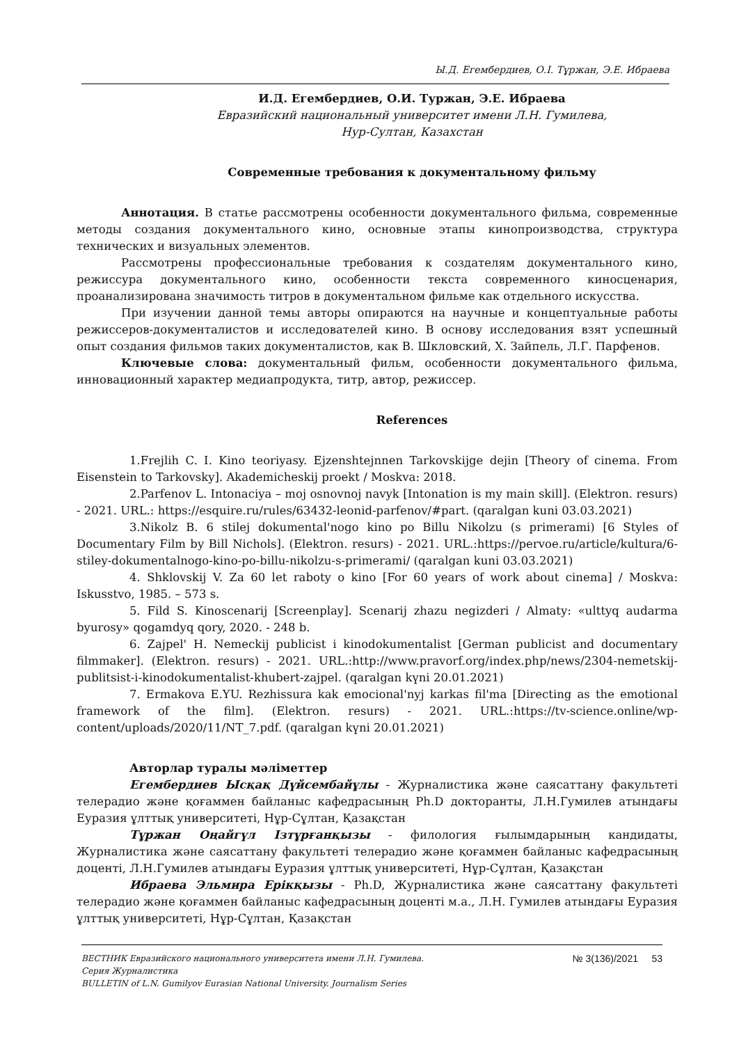Ы.Д. Егембердиев, О.І. Тұржан, Э.Е. Ибраева
И.Д. Егембердиев, О.И. Туржан, Э.Е. Ибраева
Евразийский национальный университет имени Л.Н. Гумилева,
Нур-Султан, Казахстан
Современные требования к документальному фильму
Аннотация. В статье рассмотрены особенности документального фильма, современные методы создания документального кино, основные этапы кинопроизводства, структура технических и визуальных элементов.
Рассмотрены профессиональные требования к создателям документального кино, режиссура документального кино, особенности текста современного киносценария, проанализирована значимость титров в документальном фильме как отдельного искусства.
При изучении данной темы авторы опираются на научные и концептуальные работы режиссеров-документалистов и исследователей кино. В основу исследования взят успешный опыт создания фильмов таких документалистов, как В. Шкловский, Х. Зайпель, Л.Г. Парфенов.
Ключевые слова: документальный фильм, особенности документального фильма, инновационный характер медиапродукта, титр, автор, режиссер.
References
1.Frejlih C. I. Kino teoriyasy. Ejzenshtejnnen Tarkovskijge dejin [Theory of cinema. From Eisenstein to Tarkovsky]. Akademicheskij proekt / Moskva: 2018.
2.Parfenov L. Intonaciya – moj osnovnoj navyk [Intonation is my main skill]. (Elektron. resurs) - 2021. URL.: https://esquire.ru/rules/63432-leonid-parfenov/#part. (qaralgan kuni 03.03.2021)
3.Nikolz B. 6 stilej dokumental'nogo kino po Billu Nikolzu (s primerami) [6 Styles of Documentary Film by Bill Nichols]. (Elektron. resurs) - 2021. URL.:https://pervoe.ru/article/kultura/6-stiley-dokumentalnogo-kino-po-billu-nikolzu-s-primerami/ (qaralgan kuni 03.03.2021)
4. Shklovskij V. Za 60 let raboty o kino [For 60 years of work about cinema] / Moskva: Iskusstvo, 1985. – 573 s.
5. Fild S. Kinoscenarij [Screenplay]. Scenarij zhazu negizderi / Almaty: «ulttyq audarma byurosy» qogamdyq qory, 2020. - 248 b.
6. Zajpel' H. Nemeckij publicist i kinodokumentalist [German publicist and documentary filmmaker]. (Elektron. resurs) - 2021. URL.:http://www.pravorf.org/index.php/news/2304-nemetskij-publitsist-i-kinodokumentalist-khubert-zajpel. (qaralgan kүni 20.01.2021)
7. Ermakova E.YU. Rezhissura kak emocional'nyj karkas fil'ma [Directing as the emotional framework of the film]. (Elektron. resurs) - 2021. URL.:https://tv-science.online/wp-content/uploads/2020/11/NT_7.pdf. (qaralgan kүni 20.01.2021)
Авторлар туралы мәліметтер
Егембердиев Ысқақ Дүйсембайұлы - Журналистика және саясаттану факультеті телерадио және қоғаммен байланыс кафедрасының Ph.D докторанты, Л.Н.Гумилев атындағы Еуразия ұлттық университеті, Нұр-Сұлтан, Қазақстан
Тұржан Оңайгүл Ізтұрғанқызы - филология ғылымдарының кандидаты, Журналистика және саясаттану факультеті телерадио және қоғаммен байланыс кафедрасының доценті, Л.Н.Гумилев атындағы Еуразия ұлттық университеті, Нұр-Сұлтан, Қазақстан
Ибраева Эльмира Ерікқызы - Ph.D, Журналистика және саясаттану факультеті телерадио және қоғаммен байланыс кафедрасының доценті м.а., Л.Н. Гумилев атындағы Еуразия ұлттық университеті, Нұр-Сұлтан, Қазақстан
ВЕСТНИК Евразийского национального университета имени Л.Н. Гумилева.
Серия Журналистика
BULLETIN of L.N. Gumilyov Eurasian National University. Journalism Series
№ 3(136)/2021 53